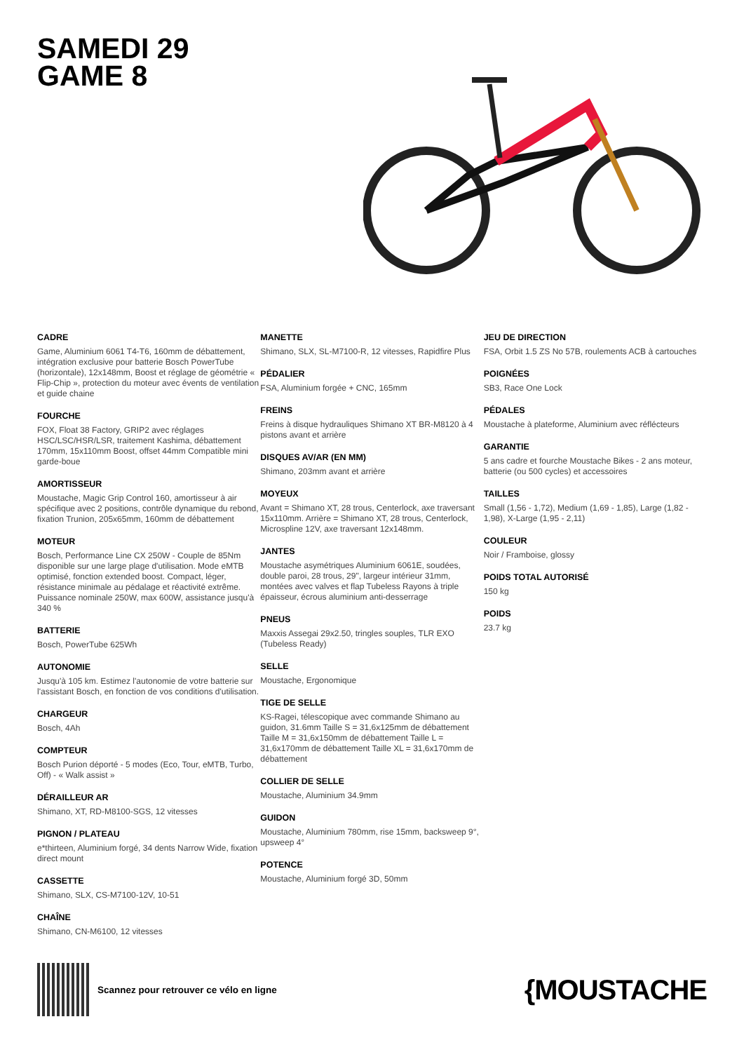SAMEDI 29
GAME 8
CADRE
Game, Aluminium 6061 T4-T6, 160mm de débattement, intégration exclusive pour batterie Bosch PowerTube (horizontale), 12x148mm, Boost et réglage de géométrie « Flip-Chip », protection du moteur avec évents de ventilation et guide chaine
FOURCHE
FOX, Float 38 Factory, GRIP2 avec réglages HSC/LSC/HSR/LSR, traitement Kashima, débattement 170mm, 15x110mm Boost, offset 44mm Compatible mini garde-boue
AMORTISSEUR
Moustache, Magic Grip Control 160, amortisseur à air spécifique avec 2 positions, contrôle dynamique du rebond, fixation Trunion, 205x65mm, 160mm de débattement
MOTEUR
Bosch, Performance Line CX 250W - Couple de 85Nm disponible sur une large plage d'utilisation. Mode eMTB optimisé, fonction extended boost. Compact, léger, résistance minimale au pédalage et réactivité extrême. Puissance nominale 250W, max 600W, assistance jusqu'à 340 %
BATTERIE
Bosch, PowerTube 625Wh
AUTONOMIE
Jusqu'à 105 km. Estimez l'autonomie de votre batterie sur l'assistant Bosch, en fonction de vos conditions d'utilisation.
CHARGEUR
Bosch, 4Ah
COMPTEUR
Bosch Purion déporté - 5 modes (Eco, Tour, eMTB, Turbo, Off) - « Walk assist »
DÉRAILLEUR AR
Shimano, XT, RD-M8100-SGS, 12 vitesses
PIGNON / PLATEAU
e*thirteen, Aluminium forgé, 34 dents Narrow Wide, fixation direct mount
CASSETTE
Shimano, SLX, CS-M7100-12V, 10-51
CHAÎNE
Shimano, CN-M6100, 12 vitesses
MANETTE
Shimano, SLX, SL-M7100-R, 12 vitesses, Rapidfire Plus
PÉDALIER
FSA, Aluminium forgée + CNC, 165mm
FREINS
Freins à disque hydrauliques Shimano XT BR-M8120 à 4 pistons avant et arrière
DISQUES AV/AR (EN MM)
Shimano, 203mm avant et arrière
MOYEUX
Avant = Shimano XT, 28 trous, Centerlock, axe traversant 15x110mm. Arrière = Shimano XT, 28 trous, Centerlock, Microspline 12V, axe traversant 12x148mm.
JANTES
Moustache asymétriques Aluminium 6061E, soudées, double paroi, 28 trous, 29", largeur intérieur 31mm, montées avec valves et flap Tubeless Rayons à triple épaisseur, écrous aluminium anti-desserrage
PNEUS
Maxxis Assegai 29x2.50, tringles souples, TLR EXO (Tubeless Ready)
SELLE
Moustache, Ergonomique
TIGE DE SELLE
KS-Ragei, télescopique avec commande Shimano au guidon, 31.6mm Taille S = 31,6x125mm de débattement Taille M = 31,6x150mm de débattement Taille L = 31,6x170mm de débattement Taille XL = 31,6x170mm de débattement
COLLIER DE SELLE
Moustache, Aluminium 34.9mm
GUIDON
Moustache, Aluminium 780mm, rise 15mm, backsweep 9°, upsweep 4°
POTENCE
Moustache, Aluminium forgé 3D, 50mm
JEU DE DIRECTION
FSA, Orbit 1.5 ZS No 57B, roulements ACB à cartouches
POIGNÉES
SB3, Race One Lock
PÉDALES
Moustache à plateforme, Aluminium avec réflécteurs
GARANTIE
5 ans cadre et fourche Moustache Bikes - 2 ans moteur, batterie (ou 500 cycles) et accessoires
TAILLES
Small (1,56 - 1,72), Medium (1,69 - 1,85), Large (1,82 - 1,98), X-Large (1,95 - 2,11)
COULEUR
Noir / Framboise, glossy
POIDS TOTAL AUTORISÉ
150 kg
POIDS
23.7 kg
Scannez pour retrouver ce vélo en ligne
{MOUSTACHE